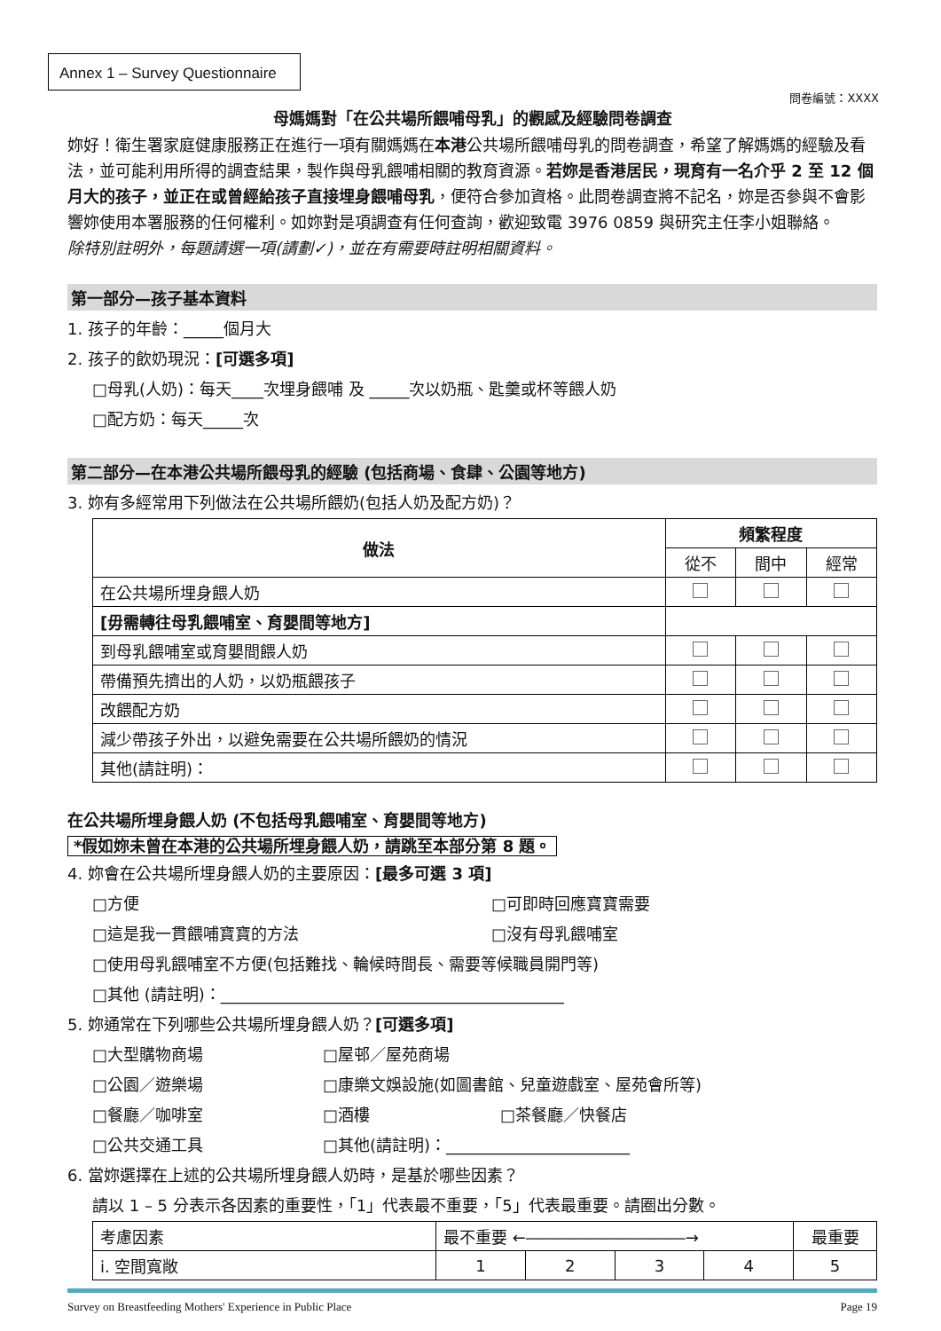Annex 1 – Survey Questionnaire
問卷編號：XXXX
母媽媽對「在公共場所餵哺母乳」的觀感及經驗問卷調查
妳好！衛生署家庭健康服務正在進行一項有關媽媽在本港公共場所餵哺母乳的問卷調查，希望了解媽媽的經驗及看法，並可能利用所得的調查結果，製作與母乳餵哺相關的教育資源。若妳是香港居民，現育有一名介乎 2 至 12 個月大的孩子，並正在或曾經給孩子直接埋身餵哺母乳，便符合參加資格。此問卷調查將不記名，妳是否參與不會影響妳使用本署服務的任何權利。如妳對是項調查有任何查詢，歡迎致電 3976 0859 與研究主任李小姐聯絡。
除特別註明外，每題請選一項(請劃✓)，並在有需要時註明相關資料。
第一部分—孩子基本資料
1. 孩子的年齡：_____個月大
2. 孩子的飲奶現況：[可選多項]
□母乳(人奶)：每天____次埋身餵哺 及 _____次以奶瓶、匙羹或杯等餵人奶
□配方奶：每天_____次
第二部分—在本港公共場所餵母乳的經驗 (包括商場、食肆、公園等地方)
3. 妳有多經常用下列做法在公共場所餵奶(包括人奶及配方奶)？
| 做法 | 頻繁程度 | | |
| --- | --- | --- | --- |
| | 從不 | 間中 | 經常 |
| 在公共場所埋身餵人奶 | | | |
| [毋需轉往母乳餵哺室、育嬰間等地方] | | | |
| 到母乳餵哺室或育嬰間餵人奶 | | | |
| 帶備預先擠出的人奶，以奶瓶餵孩子 | | | |
| 改餵配方奶 | | | |
| 減少帶孩子外出，以避免需要在公共場所餵奶的情況 | | | |
| 其他(請註明)： | | | |
在公共場所埋身餵人奶 (不包括母乳餵哺室、育嬰間等地方)
*假如妳未曾在本港的公共場所埋身餵人奶，請跳至本部分第 8 題。
4. 妳會在公共場所埋身餵人奶的主要原因：[最多可選 3 項]
□方便 □可即時回應寶寶需要
□這是我一貫餵哺寶寶的方法 □沒有母乳餵哺室
□使用母乳餵哺室不方便(包括難找、輪候時間長、需要等候職員開門等)
□其他 (請註明)：___________________________________________
5. 妳通常在下列哪些公共場所埋身餵人奶？[可選多項]
□大型購物商場 □屋邨／屋苑商場
□公園／遊樂場 □康樂文娛設施(如圖書館、兒童遊戲室、屋苑會所等)
□餐廳／咖啡室 □酒樓 □茶餐廳／快餐店
□公共交通工具 □其他(請註明)：_______________________
6. 當妳選擇在上述的公共場所埋身餵人奶時，是基於哪些因素？
請以 1 – 5 分表示各因素的重要性，「1」代表最不重要，「5」代表最重要。請圈出分數。
| 考慮因素 | 最不重要 ←――――――――――→ | | | | 最重要 |
| i. 空間寬敞 | 1 | 2 | 3 | 4 | 5 |
Survey on Breastfeeding Mothers' Experience in Public Place Page 19